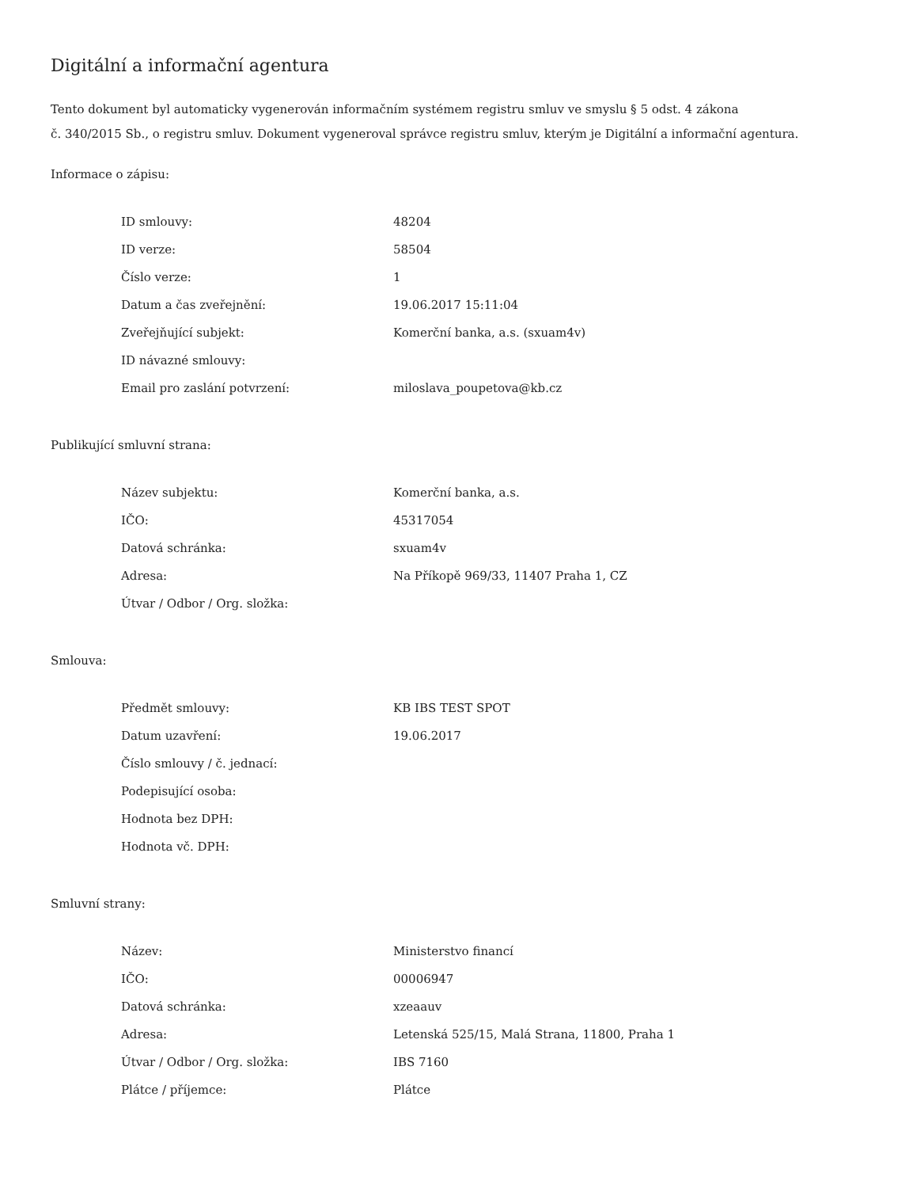Digitální a informační agentura
Tento dokument byl automaticky vygenerován informačním systémem registru smluv ve smyslu § 5 odst. 4 zákona
č. 340/2015 Sb., o registru smluv. Dokument vygeneroval správce registru smluv, kterým je Digitální a informační agentura.
Informace o zápisu:
| ID smlouvy: | 48204 |
| ID verze: | 58504 |
| Číslo verze: | 1 |
| Datum a čas zveřejnění: | 19.06.2017 15:11:04 |
| Zveřejňující subjekt: | Komerční banka, a.s. (sxuam4v) |
| ID návazné smlouvy: | |
| Email pro zaslání potvrzení: | miloslava_poupetova@kb.cz |
Publikující smluvní strana:
| Název subjektu: | Komerční banka, a.s. |
| IČO: | 45317054 |
| Datová schránka: | sxuam4v |
| Adresa: | Na Příkopě 969/33, 11407 Praha 1, CZ |
| Útvar / Odbor / Org. složka: | |
Smlouva:
| Předmět smlouvy: | KB IBS TEST SPOT |
| Datum uzavření: | 19.06.2017 |
| Číslo smlouvy / č. jednací: | |
| Podepisující osoba: | |
| Hodnota bez DPH: | |
| Hodnota vč. DPH: | |
Smluvní strany:
| Název: | Ministerstvo financí |
| IČO: | 00006947 |
| Datová schránka: | xzeaauv |
| Adresa: | Letenská 525/15, Malá Strana, 11800, Praha 1 |
| Útvar / Odbor / Org. složka: | IBS 7160 |
| Plátce / příjemce: | Plátce |